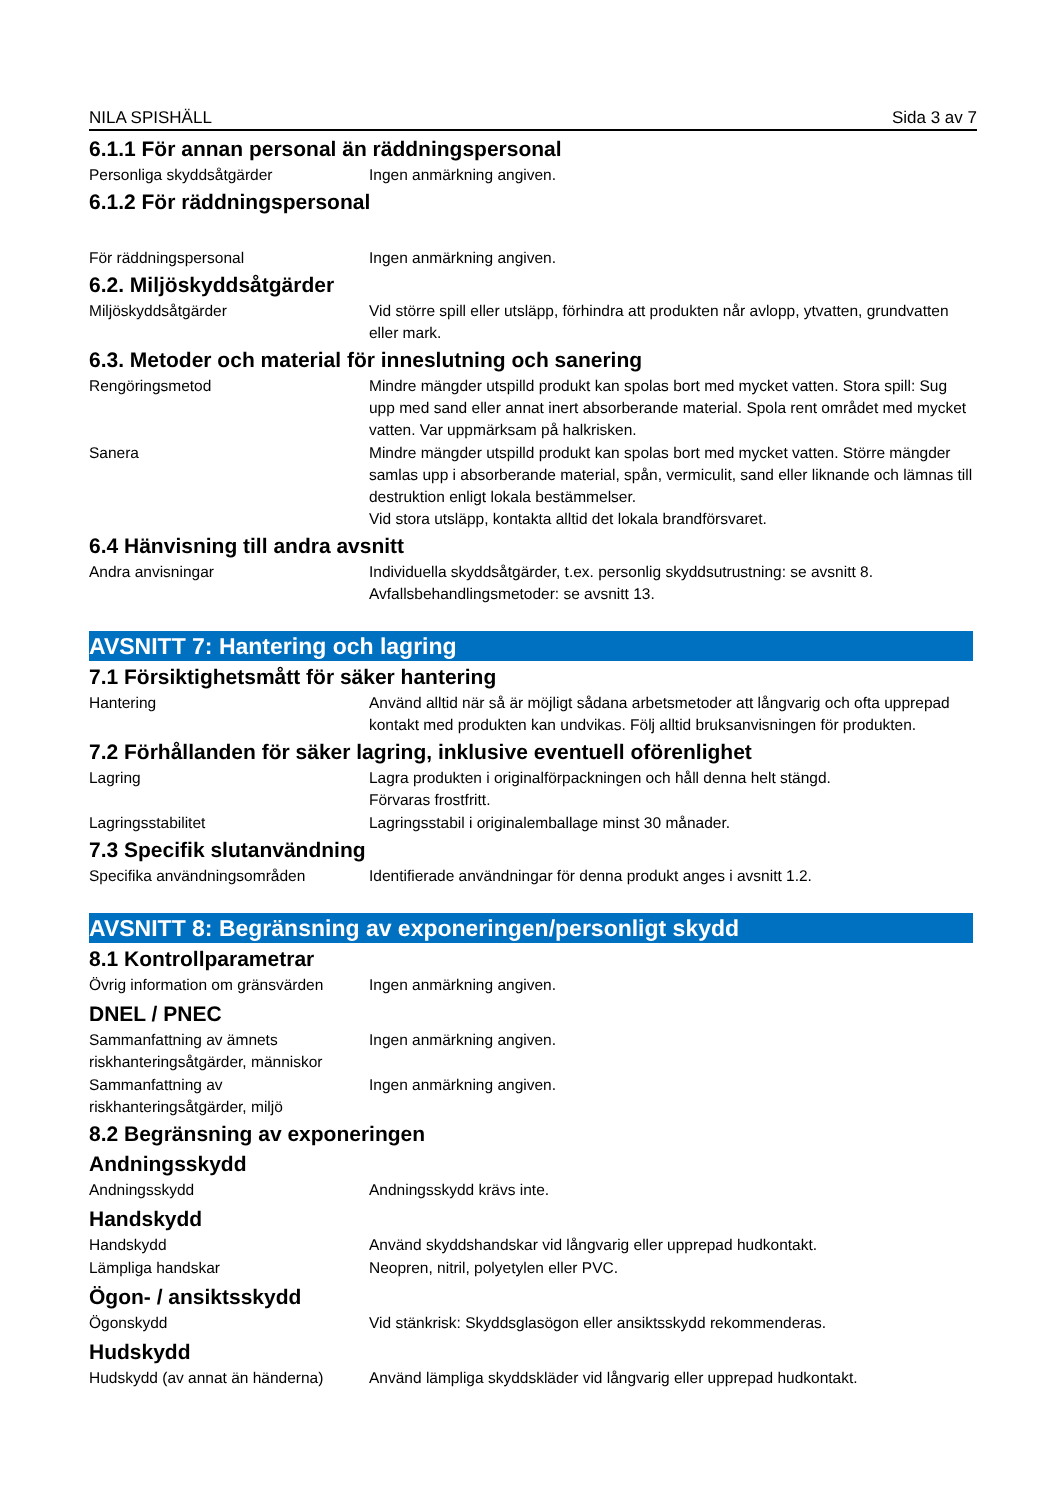NILA SPISHÄLL Sida 3 av 7
6.1.1 För annan personal än räddningspersonal
Personliga skyddsåtgärder Ingen anmärkning angiven.
6.1.2 För räddningspersonal
För räddningspersonal Ingen anmärkning angiven.
6.2. Miljöskyddsåtgärder
Miljöskyddsåtgärder Vid större spill eller utsläpp, förhindra att produkten når avlopp, ytvatten, grundvatten eller mark.
6.3. Metoder och material för inneslutning och sanering
Rengöringsmetod Mindre mängder utspilld produkt kan spolas bort med mycket vatten. Stora spill: Sug upp med sand eller annat inert absorberande material. Spola rent området med mycket vatten. Var uppmärksam på halkrisken.
Sanera Mindre mängder utspilld produkt kan spolas bort med mycket vatten. Större mängder samlas upp i absorberande material, spån, vermiculit, sand eller liknande och lämnas till destruktion enligt lokala bestämmelser.
Vid stora utsläpp, kontakta alltid det lokala brandförsvaret.
6.4 Hänvisning till andra avsnitt
Andra anvisningar Individuella skyddsåtgärder, t.ex. personlig skyddsutrustning: se avsnitt 8.
Avfallsbehandlingsmetoder: se avsnitt 13.
AVSNITT 7: Hantering och lagring
7.1 Försiktighetsmått för säker hantering
Hantering Använd alltid när så är möjligt sådana arbetsmetoder att långvarig och ofta upprepad kontakt med produkten kan undvikas. Följ alltid bruksanvisningen för produkten.
7.2 Förhållanden för säker lagring, inklusive eventuell oförenlighet
Lagring Lagra produkten i originalförpackningen och håll denna helt stängd.
Förvaras frostfritt.
Lagringsstabilitet Lagringsstabil i originalemballage minst 30 månader.
7.3 Specifik slutanvändning
Specifika användningsområden Identifierade användningar för denna produkt anges i avsnitt 1.2.
AVSNITT 8: Begränsning av exponeringen/personligt skydd
8.1 Kontrollparametrar
Övrig information om gränsvärden
Ingen anmärkning angiven.
DNEL / PNEC
Sammanfattning av ämnets riskhanteringsåtgärder, människor
Ingen anmärkning angiven.
Sammanfattning av riskhanteringsåtgärder, miljö
Ingen anmärkning angiven.
8.2 Begränsning av exponeringen
Andningsskydd
Andningsskydd Andningsskydd krävs inte.
Handskydd
Handskydd Använd skyddshandskar vid långvarig eller upprepad hudkontakt.
Lämpliga handskar Neopren, nitril, polyetylen eller PVC.
Ögon- / ansiktsskydd
Ögonskydd Vid stänkrisk: Skyddsglasögon eller ansiktsskydd rekommenderas.
Hudskydd
Hudskydd (av annat än händerna)
Använd lämpliga skyddskläder vid långvarig eller upprepad hudkontakt.